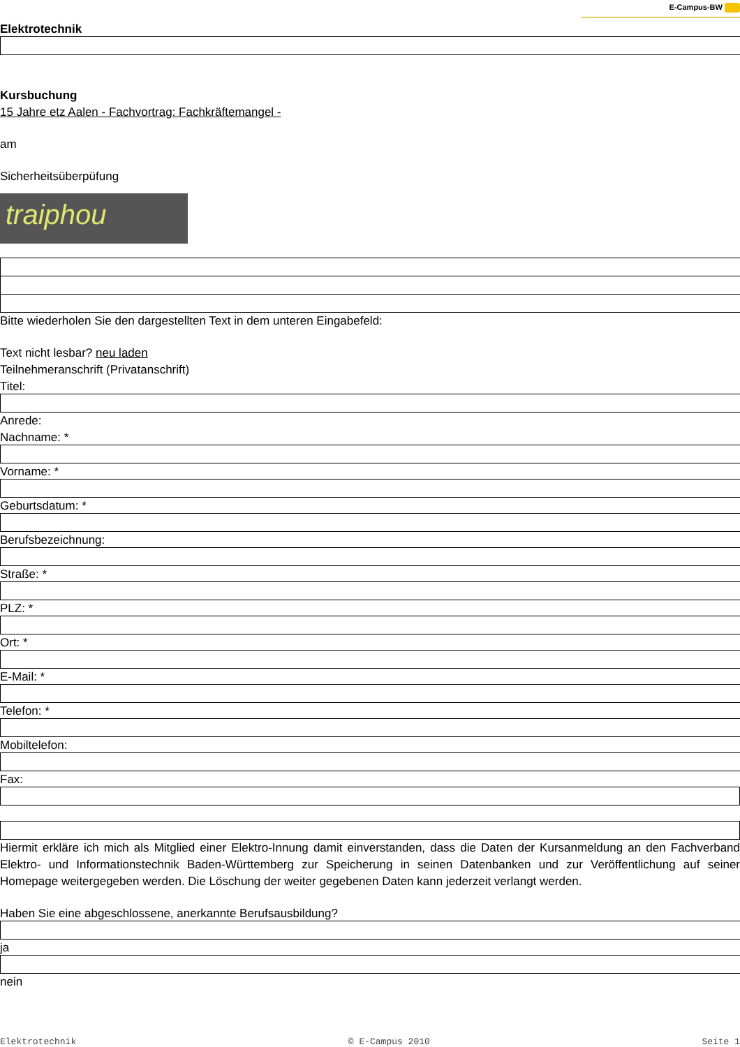E-Campus-BW
Elektrotechnik
Kursbuchung
15 Jahre etz Aalen - Fachvortrag: Fachkräftemangel -
am
Sicherheitsüberpüfung
traiphou
Bitte wiederholen Sie den dargestellten Text in dem unteren Eingabefeld:
Text nicht lesbar? neu laden
Teilnehmeranschrift (Privatanschrift)
Titel:
Anrede:
Nachname: *
Vorname: *
Geburtsdatum: *
Berufsbezeichnung:
Straße: *
PLZ: *
Ort: *
E-Mail: *
Telefon: *
Mobiltelefon:
Fax:
Hiermit erkläre ich mich als Mitglied einer Elektro-Innung damit einverstanden, dass die Daten der Kursanmeldung an den Fachverband Elektro- und Informationstechnik Baden-Württemberg zur Speicherung in seinen Datenbanken und zur Veröffentlichung auf seiner Homepage weitergegeben werden. Die Löschung der weiter gegebenen Daten kann jederzeit verlangt werden.
Haben Sie eine abgeschlossene, anerkannte Berufsausbildung?
ja
nein
Elektrotechnik © E-Campus 2010 Seite 1